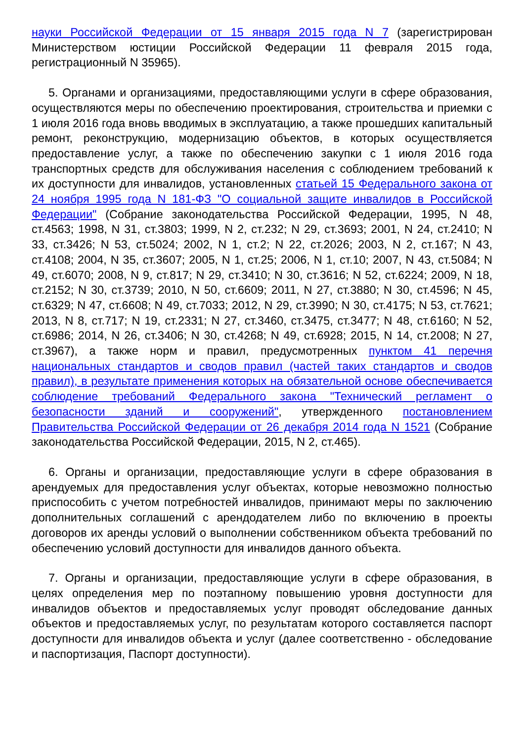науки Российской Федерации от 15 января 2015 года N 7 (зарегистрирован Министерством юстиции Российской Федерации 11 февраля 2015 года, регистрационный N 35965).
5. Органами и организациями, предоставляющими услуги в сфере образования, осуществляются меры по обеспечению проектирования, строительства и приемки с 1 июля 2016 года вновь вводимых в эксплуатацию, а также прошедших капитальный ремонт, реконструкцию, модернизацию объектов, в которых осуществляется предоставление услуг, а также по обеспечению закупки с 1 июля 2016 года транспортных средств для обслуживания населения с соблюдением требований к их доступности для инвалидов, установленных статьей 15 Федерального закона от 24 ноября 1995 года N 181-ФЗ "О социальной защите инвалидов в Российской Федерации" (Собрание законодательства Российской Федерации, 1995, N 48, ст.4563; 1998, N 31, ст.3803; 1999, N 2, ст.232; N 29, ст.3693; 2001, N 24, ст.2410; N 33, ст.3426; N 53, ст.5024; 2002, N 1, ст.2; N 22, ст.2026; 2003, N 2, ст.167; N 43, ст.4108; 2004, N 35, ст.3607; 2005, N 1, ст.25; 2006, N 1, ст.10; 2007, N 43, ст.5084; N 49, ст.6070; 2008, N 9, ст.817; N 29, ст.3410; N 30, ст.3616; N 52, ст.6224; 2009, N 18, ст.2152; N 30, ст.3739; 2010, N 50, ст.6609; 2011, N 27, ст.3880; N 30, ст.4596; N 45, ст.6329; N 47, ст.6608; N 49, ст.7033; 2012, N 29, ст.3990; N 30, ст.4175; N 53, ст.7621; 2013, N 8, ст.717; N 19, ст.2331; N 27, ст.3460, ст.3475, ст.3477; N 48, ст.6160; N 52, ст.6986; 2014, N 26, ст.3406; N 30, ст.4268; N 49, ст.6928; 2015, N 14, ст.2008; N 27, ст.3967), а также норм и правил, предусмотренных пунктом 41 перечня национальных стандартов и сводов правил (частей таких стандартов и сводов правил), в результате применения которых на обязательной основе обеспечивается соблюдение требований Федерального закона "Технический регламент о безопасности зданий и сооружений", утвержденного постановлением Правительства Российской Федерации от 26 декабря 2014 года N 1521 (Собрание законодательства Российской Федерации, 2015, N 2, ст.465).
6. Органы и организации, предоставляющие услуги в сфере образования в арендуемых для предоставления услуг объектах, которые невозможно полностью приспособить с учетом потребностей инвалидов, принимают меры по заключению дополнительных соглашений с арендодателем либо по включению в проекты договоров их аренды условий о выполнении собственником объекта требований по обеспечению условий доступности для инвалидов данного объекта.
7. Органы и организации, предоставляющие услуги в сфере образования, в целях определения мер по поэтапному повышению уровня доступности для инвалидов объектов и предоставляемых услуг проводят обследование данных объектов и предоставляемых услуг, по результатам которого составляется паспорт доступности для инвалидов объекта и услуг (далее соответственно - обследование и паспортизация, Паспорт доступности).